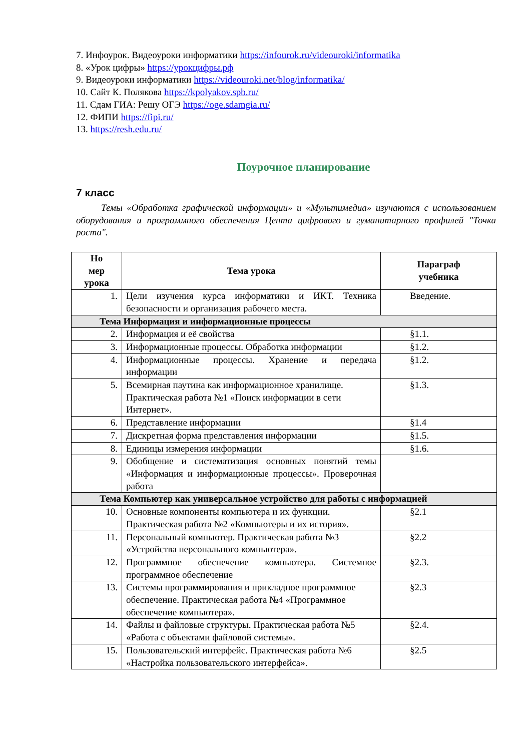7. Инфоурок. Видеоуроки информатики https://infourok.ru/videouroki/informatika
8. «Урок цифры» https://урокцифры.рф
9. Видеоуроки информатики https://videouroki.net/blog/informatika/
10. Сайт К. Полякова https://kpolyakov.spb.ru/
11. Сдам ГИА: Решу ОГЭ https://oge.sdamgia.ru/
12. ФИПИ https://fipi.ru/
13. https://resh.edu.ru/
Поурочное планирование
7 класс
Темы «Обработка графической информации» и «Мультимедиа» изучаются с использованием оборудования и программного обеспечения Цента цифрового и гуманитарного профилей "Точка роста".
| Но мер урока | Тема урока | Параграф учебника |
| --- | --- | --- |
| 1. | Цели изучения курса информатики и ИКТ. Техника безопасности и организация рабочего места. | Введение. |
| Тема Информация и информационные процессы | | |
| 2. | Информация и её свойства | §1.1. |
| 3. | Информационные процессы. Обработка информации | §1.2. |
| 4. | Информационные процессы. Хранение и передача информации | §1.2. |
| 5. | Всемирная паутина как информационное хранилище. Практическая работа №1 «Поиск информации в сети Интернет». | §1.3. |
| 6. | Представление информации | §1.4 |
| 7. | Дискретная форма представления информации | §1.5. |
| 8. | Единицы измерения информации | §1.6. |
| 9. | Обобщение и систематизация основных понятий темы «Информация и информационные процессы». Проверочная работа | |
| Тема Компьютер как универсальное устройство для работы с информацией | | |
| 10. | Основные компоненты компьютера и их функции. Практическая работа №2 «Компьютеры и их история». | §2.1 |
| 11. | Персональный компьютер. Практическая работа №3 «Устройства персонального компьютера». | §2.2 |
| 12. | Программное обеспечение компьютера. Системное программное обеспечение | §2.3. |
| 13. | Системы программирования и прикладное программное обеспечение. Практическая работа №4 «Программное обеспечение компьютера». | §2.3 |
| 14. | Файлы и файловые структуры. Практическая работа №5 «Работа с объектами файловой системы». | §2.4. |
| 15. | Пользовательский интерфейс. Практическая работа №6 «Настройка пользовательского интерфейса». | §2.5 |